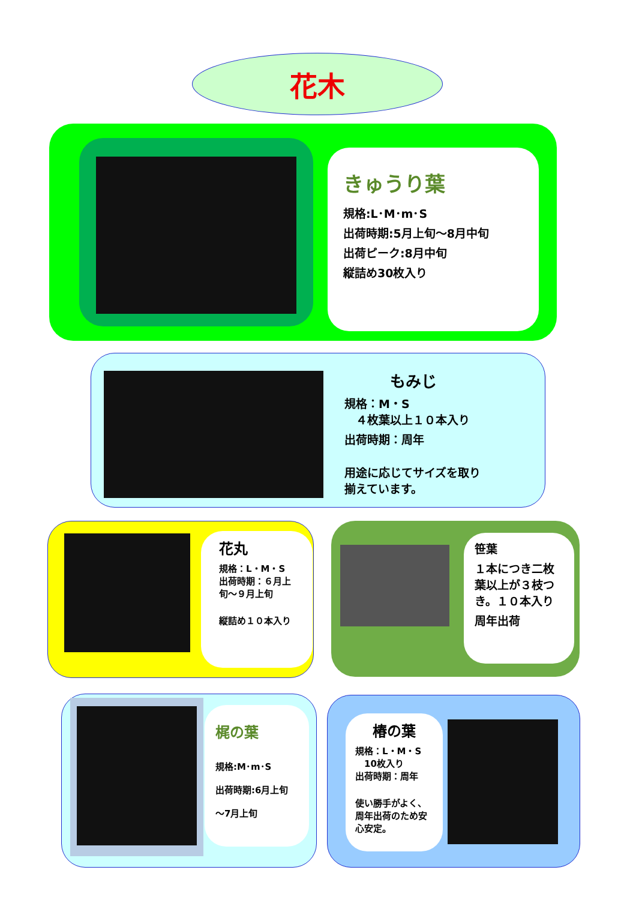花木
きゅうり葉
規格:L･M･m･S
出荷時期:5月上旬～8月中旬
出荷ピーク:8月中旬
縦詰め30枚入り
もみじ
規格：M・S
　４枚葉以上１０本入り
出荷時期：周年
用途に応じてサイズを取り揃えています。
花丸
規格：L・M・S
出荷時期：６月上旬～９月上旬
縦詰め１０本入り
笹葉
１本につき二枚葉以上が３枝つき。１０本入り
周年出荷
梶の葉
規格:M･m･S
出荷時期:6月上旬
～7月上旬
椿の葉
規格：L・M・S
　10枚入り
出荷時期：周年
使い勝手がよく、周年出荷のため安心安定。